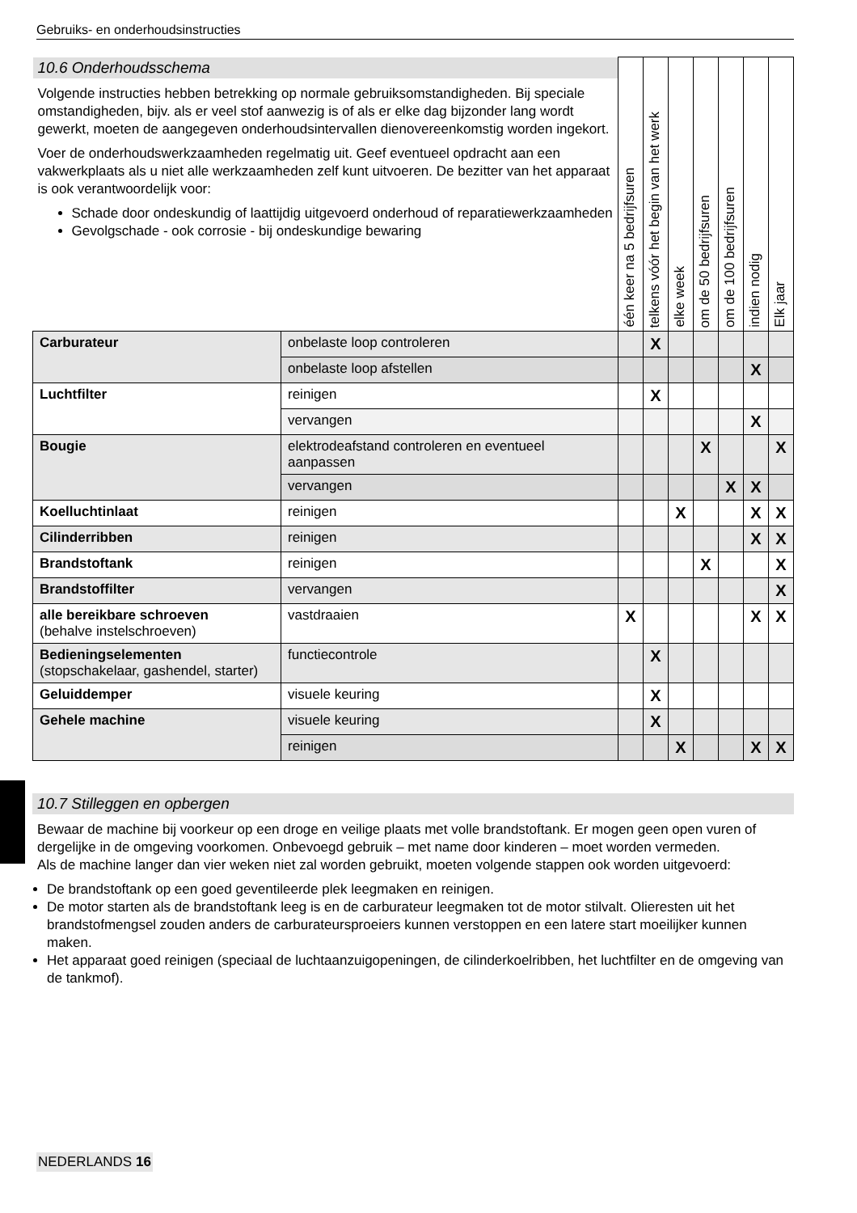Gebruiks- en onderhoudsinstructies
| 10.6 Onderhoudsschema Volgende instructies hebben betrekking op normale gebruiksomstandigheden. Bij speciale omstandigheden, bijv. als er veel stof aanwezig is of als er elke dag bijzonder lang wordt gewerkt, moeten de aangegeven onderhoudsintervallen dienovereenkomstig worden ingekort. Voer de onderhoudswerkzaamheden regelmatig uit. Geef eventueel opdracht aan een vakwerkplaats als u niet alle werkzaamheden zelf kunt uitvoeren. De bezitter van het apparaat is ook verantwoordelijk voor: Schade door ondeskundig of laattijdig uitgevoerd onderhoud of reparatiewerkzaamheden Gevolgschade - ook corrosie - bij ondeskundige bewaring | | één keer na 5 bedrijfsuren | telkens vóór het begin van het werk | elke week | om de 50 bedrijfsuren | om de 100 bedrijfsuren | indien nodig | Elk jaar |
| --- | --- | --- | --- | --- | --- | --- | --- | --- |
| Carburateur | onbelaste loop controleren | | X | | | | | |
| | onbelaste loop afstellen | | | | | | X | |
| Luchtfilter | reinigen | | X | | | | | |
| | vervangen | | | | | | X | |
| Bougie | elektrodeafstand controleren en eventueel aanpassen | | | | X | | | X |
| | vervangen | | | | | X | X | |
| Koelluchtinlaat | reinigen | | | X | | | X | X |
| Cilinderribben | reinigen | | | | | | X | X |
| Brandstoftank | reinigen | | | | X | | | X |
| Brandstoffilter | vervangen | | | | | | | X |
| alle bereikbare schroeven (behalve instelschroeven) | vastdraaien | X | | | | | X | X |
| Bedieningselementen (stopschakelaar, gashendel, starter) | functiecontrole | | X | | | | | |
| Geluiddemper | visuele keuring | | X | | | | | |
| Gehele machine | visuele keuring | | X | | | | | |
| | reinigen | | | X | | | X | X |
10.7 Stilleggen en opbergen
Bewaar de machine bij voorkeur op een droge en veilige plaats met volle brandstoftank. Er mogen geen open vuren of dergelijke in de omgeving voorkomen. Onbevoegd gebruik – met name door kinderen – moet worden vermeden.
Als de machine langer dan vier weken niet zal worden gebruikt, moeten volgende stappen ook worden uitgevoerd:
De brandstoftank op een goed geventileerde plek leegmaken en reinigen.
De motor starten als de brandstoftank leeg is en de carburateur leegmaken tot de motor stilvalt. Olieresten uit het brandstofmengsel zouden anders de carburateursproeiers kunnen verstoppen en een latere start moeilijker kunnen maken.
Het apparaat goed reinigen (speciaal de luchtaanzuigopeningen, de cilinderkoelribben, het luchtfilter en de omgeving van de tankmof).
NEDERLANDS 16